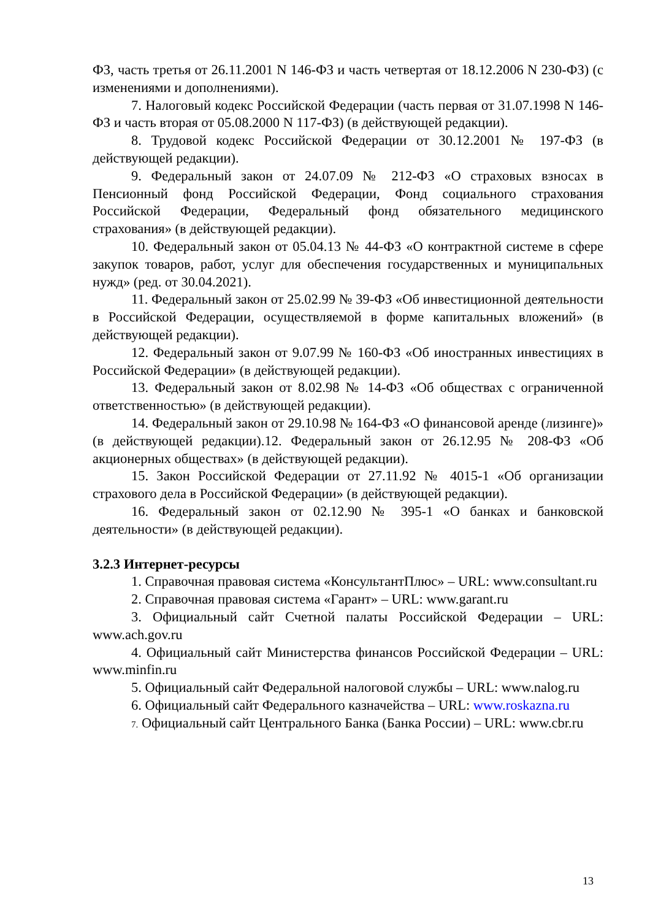ФЗ, часть третья от 26.11.2001 N 146-ФЗ и часть четвертая от 18.12.2006 N 230-ФЗ) (с изменениями и дополнениями).
7. Налоговый кодекс Российской Федерации (часть первая от 31.07.1998 N 146-ФЗ и часть вторая от 05.08.2000 N 117-ФЗ) (в действующей редакции).
8. Трудовой кодекс Российской Федерации от 30.12.2001 № 197-ФЗ (в действующей редакции).
9. Федеральный закон от 24.07.09 № 212-ФЗ «О страховых взносах в Пенсионный фонд Российской Федерации, Фонд социального страхования Российской Федерации, Федеральный фонд обязательного медицинского страхования» (в действующей редакции).
10. Федеральный закон от 05.04.13 № 44-ФЗ «О контрактной системе в сфере закупок товаров, работ, услуг для обеспечения государственных и муниципальных нужд» (ред. от 30.04.2021).
11. Федеральный закон от 25.02.99 № 39-ФЗ «Об инвестиционной деятельности в Российской Федерации, осуществляемой в форме капитальных вложений» (в действующей редакции).
12. Федеральный закон от 9.07.99 № 160-ФЗ «Об иностранных инвестициях в Российской Федерации» (в действующей редакции).
13. Федеральный закон от 8.02.98 № 14-ФЗ «Об обществах с ограниченной ответственностью» (в действующей редакции).
14. Федеральный закон от 29.10.98 № 164-ФЗ «О финансовой аренде (лизинге)» (в действующей редакции).12. Федеральный закон от 26.12.95 № 208-ФЗ «Об акционерных обществах» (в действующей редакции).
15. Закон Российской Федерации от 27.11.92 № 4015-1 «Об организации страхового дела в Российской Федерации» (в действующей редакции).
16. Федеральный закон от 02.12.90 № 395-1 «О банках и банковской деятельности» (в действующей редакции).
3.2.3 Интернет-ресурсы
1. Справочная правовая система «КонсультантПлюс» – URL: www.consultant.ru
2. Справочная правовая система «Гарант» – URL: www.garant.ru
3. Официальный сайт Счетной палаты Российской Федерации – URL: www.ach.gov.ru
4. Официальный сайт Министерства финансов Российской Федерации – URL: www.minfin.ru
5. Официальный сайт Федеральной налоговой службы – URL: www.nalog.ru
6. Официальный сайт Федерального казначейства – URL: www.roskazna.ru
7. Официальный сайт Центрального Банка (Банка России) – URL: www.cbr.ru
13